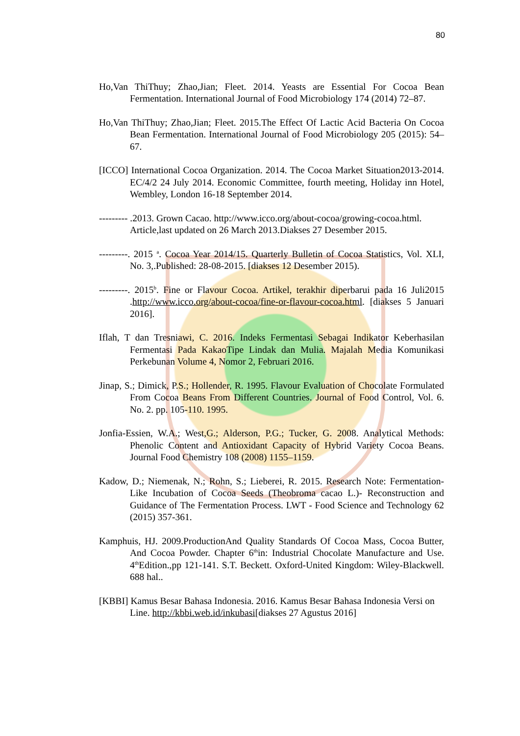80
Ho,Van ThiThuy; Zhao,Jian; Fleet. 2014. Yeasts are Essential For Cocoa Bean Fermentation. International Journal of Food Microbiology 174 (2014) 72–87.
Ho,Van ThiThuy; Zhao,Jian; Fleet. 2015.The Effect Of Lactic Acid Bacteria On Cocoa Bean Fermentation. International Journal of Food Microbiology 205 (2015): 54–67.
[ICCO] International Cocoa Organization. 2014. The Cocoa Market Situation2013-2014. EC/4/2 24 July 2014. Economic Committee, fourth meeting, Holiday inn Hotel, Wembley, London 16-18 September 2014.
--------- .2013. Grown Cacao. http://www.icco.org/about-cocoa/growing-cocoa.html. Article,last updated on 26 March 2013.Diakses 27 Desember 2015.
---------. 2015 <sup>a</sup>. Cocoa Year 2014/15. Quarterly Bulletin of Cocoa Statistics, Vol. XLI, No. 3,.Published: 28-08-2015. [diakses 12 Desember 2015).
---------. 2015<sup>b</sup>. Fine or Flavour Cocoa. Artikel, terakhir diperbarui pada 16 Juli2015 .http://www.icco.org/about-cocoa/fine-or-flavour-cocoa.html. [diakses 5 Januari 2016].
Iflah, T dan Tresniawi, C. 2016. Indeks Fermentasi Sebagai Indikator Keberhasilan Fermentasi Pada KakaoTipe Lindak dan Mulia. Majalah Media Komunikasi Perkebunan Volume 4, Nomor 2, Februari 2016.
Jinap, S.; Dimick, P.S.; Hollender, R. 1995. Flavour Evaluation of Chocolate Formulated From Cocoa Beans From Different Countries. Journal of Food Control, Vol. 6. No. 2. pp. 105-110. 1995.
Jonfia-Essien, W.A.; West,G.; Alderson, P.G.; Tucker, G. 2008. Analytical Methods: Phenolic Content and Antioxidant Capacity of Hybrid Variety Cocoa Beans. Journal Food Chemistry 108 (2008) 1155–1159.
Kadow, D.; Niemenak, N.; Rohn, S.; Lieberei, R. 2015. Research Note: Fermentation-Like Incubation of Cocoa Seeds (Theobroma cacao L.)- Reconstruction and Guidance of The Fermentation Process. LWT - Food Science and Technology 62 (2015) 357-361.
Kamphuis, HJ. 2009.ProductionAnd Quality Standards Of Cocoa Mass, Cocoa Butter, And Cocoa Powder. Chapter 6<sup>th</sup>in: Industrial Chocolate Manufacture and Use. 4<sup>th</sup>Edition.,pp 121-141. S.T. Beckett. Oxford-United Kingdom: Wiley-Blackwell. 688 hal..
[KBBI] Kamus Besar Bahasa Indonesia. 2016. Kamus Besar Bahasa Indonesia Versi on Line. http://kbbi.web.id/inkubasi[diakses 27 Agustus 2016]